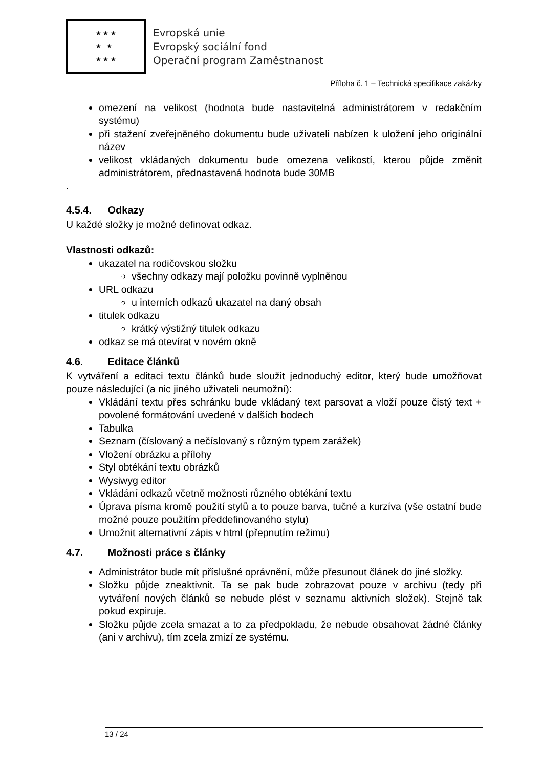★ ★ ★
★ ★
★ ★ ★
Evropská unie
Evropský sociální fond
Operační program Zaměstnanost
Příloha č. 1 – Technická specifikace zakázky
omezení na velikost (hodnota bude nastavitelná administrátorem v redakčním systému)
při stažení zveřejněného dokumentu bude uživateli nabízen k uložení jeho originální název
velikost vkládaných dokumentu bude omezena velikostí, kterou půjde změnit administrátorem, přednastavená hodnota bude 30MB
.
4.5.4. Odkazy
U každé složky je možné definovat odkaz.
Vlastnosti odkazů:
ukazatel na rodičovskou složku
všechny odkazy mají položku povinně vyplněnou
URL odkazu
u interních odkazů ukazatel na daný obsah
titulek odkazu
krátký výstižný titulek odkazu
odkaz se má otevírat v novém okně
4.6. Editace článků
K vytváření a editaci textu článků bude sloužit jednoduchý editor, který bude umožňovat pouze následující (a nic jiného uživateli neumožní):
Vkládání textu přes schránku bude vkládaný text parsovat a vloží pouze čistý text + povolené formátování uvedené v dalších bodech
Tabulka
Seznam (číslovaný a nečíslovaný s různým typem zarážek)
Vložení obrázku a přílohy
Styl obtékání textu obrázků
Wysiwyg editor
Vkládání odkazů včetně možnosti různého obtékání textu
Úprava písma kromě použití stylů a to pouze barva, tučné a kurzíva (vše ostatní bude možné pouze použitím předdefinovaného stylu)
Umožnit alternativní zápis v html (přepnutím režimu)
4.7. Možnosti práce s články
Administrátor bude mít příslušné oprávnění, může přesunout článek do jiné složky.
Složku půjde zneaktivnit. Ta se pak bude zobrazovat pouze v archivu (tedy při vytváření nových článků se nebude plést v seznamu aktivních složek). Stejně tak pokud expiruje.
Složku půjde zcela smazat a to za předpokladu, že nebude obsahovat žádné články (ani v archivu), tím zcela zmizí ze systému.
13 / 24